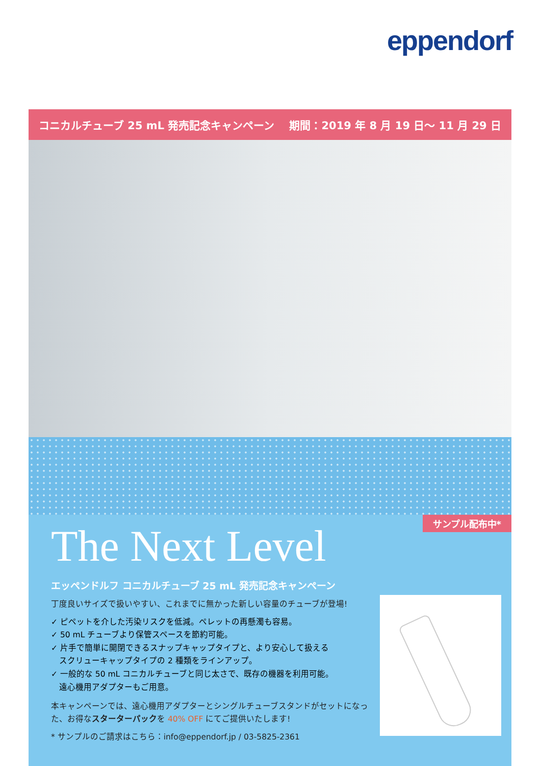eppendorf
コニカルチューブ 25 mL 発売記念キャンペーン 期間：2019 年 8 月 19 日～ 11 月 29 日
サンプル配布中*
The Next Level
エッペンドルフ コニカルチューブ 25 mL 発売記念キャンペーン
丁度良いサイズで扱いやすい、これまでに無かった新しい容量のチューブが登場!
✓ ピペットを介した汚染リスクを低減。ペレットの再懸濁も容易。
✓ 50 mL チューブより保管スペースを節約可能。
✓ 片手で簡単に開閉できるスナップキャップタイプと、より安心して扱える
　スクリューキャップタイプの 2 種類をラインアップ。
✓ 一般的な 50 mL コニカルチューブと同じ太さで、既存の機器を利用可能。
　遠心機用アダプターもご用意。
本キャンペーンでは、遠心機用アダプターとシングルチューブスタンドがセットになった、お得なスターターパックを 40% OFF にてご提供いたします!
* サンプルのご請求はこちら：info@eppendorf.jp / 03-5825-2361